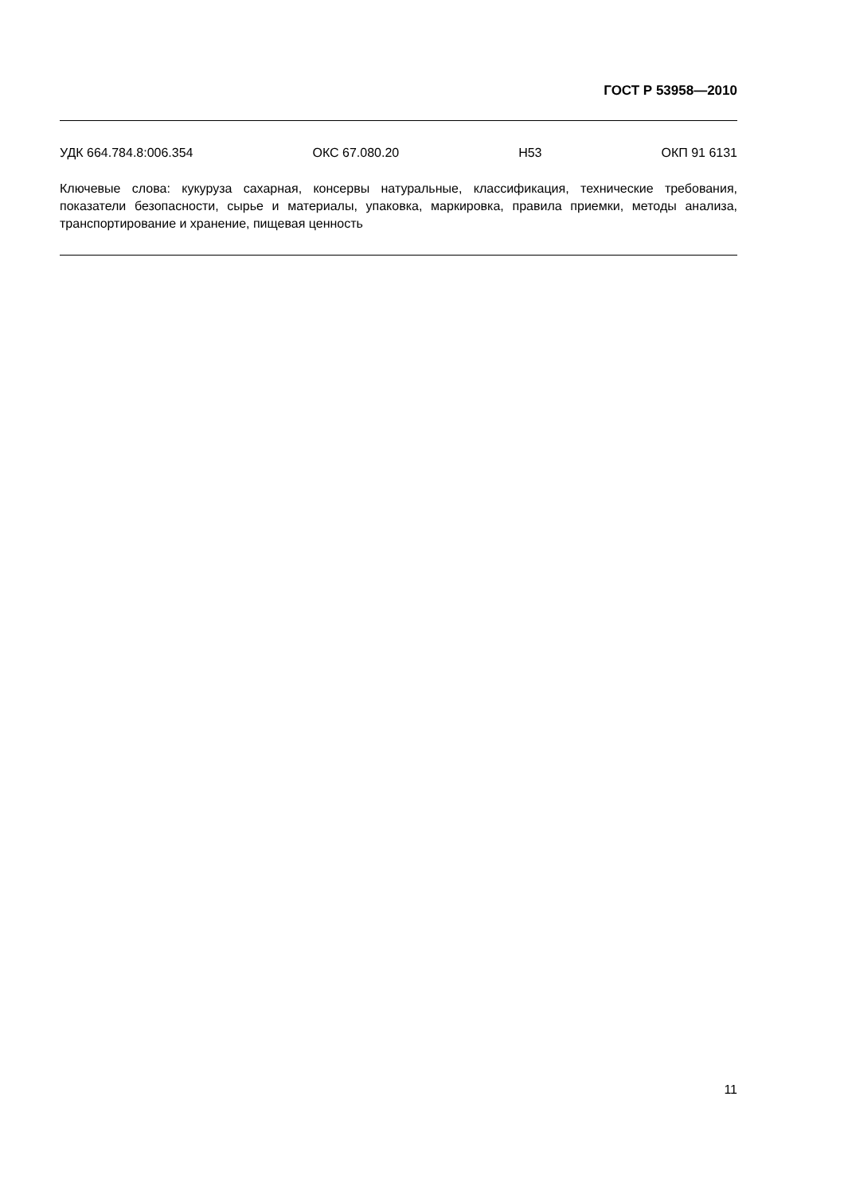ГОСТ Р 53958—2010
УДК 664.784.8:006.354 ОКС 67.080.20 Н53 ОКП 91 6131
Ключевые слова: кукуруза сахарная, консервы натуральные, классификация, технические требования, показатели безопасности, сырье и материалы, упаковка, маркировка, правила приемки, методы анализа, транспортирование и хранение, пищевая ценность
11